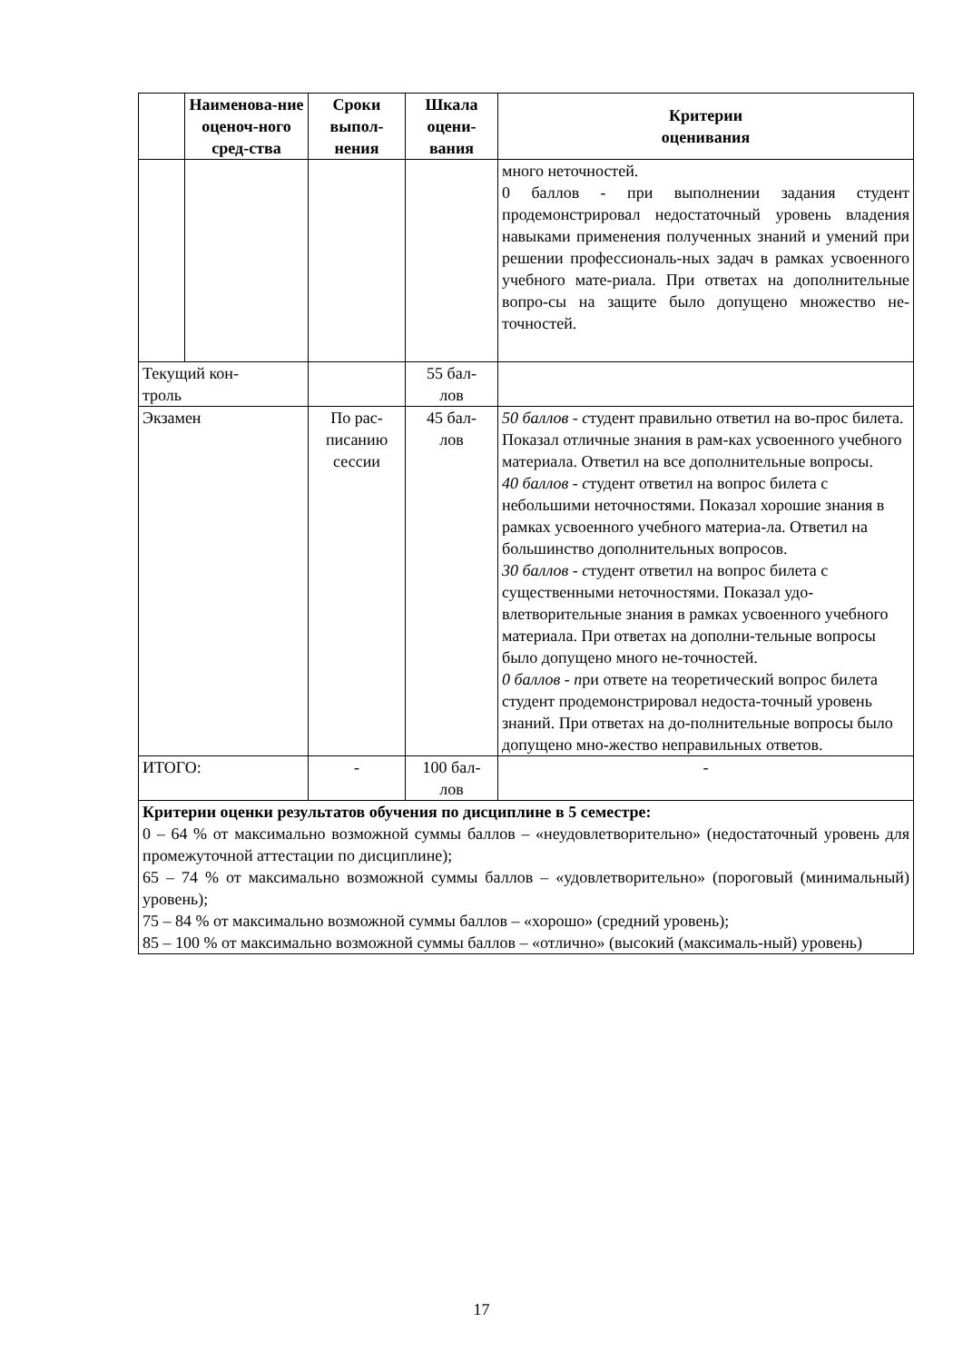| | Наименова-ние оценоч-ного сред-ства | Сроки выпол-нения | Шкала оцени-вания | Критерии оценивания |
| --- | --- | --- | --- | --- |
| | | | | много неточностей. 0 баллов - при выполнении задания студент продемонстрировал недостаточный уровень владения навыками применения полученных знаний и умений при решении профессиональ-ных задач в рамках усвоенного учебного мате-риала. При ответах на дополнительные вопро-сы на защите было допущено множество не-точностей. |
| Текущий кон- троль | | | 55 бал- лов | |
| Экзамен | | По рас- писанию сессии | 45 бал- лов | 50 баллов - с тудент правильно ответил на во-прос билета. Показал отличные знания в рам-ках усвоенного учебного материала. Ответил на все дополнительные вопросы. 40 баллов - с тудент ответил на вопрос билета с небольшими неточностями. Показал хорошие знания в рамках усвоенного учебного материа-ла. Ответил на большинство дополнительных вопросов. 30 баллов - с тудент ответил на вопрос билета с существенными неточностями. Показал удо-влетворительные знания в рамках усвоенного учебного материала. При ответах на дополни-тельные вопросы было допущено много не-точностей. 0 баллов - п ри ответе на теоретический вопрос билета студент продемонстрировал недоста-точный уровень знаний. При ответах на до-полнительные вопросы было допущено мно-жество неправильных ответов. |
| ИТОГО: | | - | 100 бал- лов | - |
| Критерии оценки результатов обучения по дисциплине в 5 семестре: 0 – 64 % от максимально возможной суммы баллов – «неудовлетворительно» (недостаточный уровень для промежуточной аттестации по дисциплине); 65 – 74 % от максимально возможной суммы баллов – «удовлетворительно» (пороговый (минимальный) уровень); 75 – 84 % от максимально возможной суммы баллов – «хорошо» (средний уровень); 85 – 100 % от максимально возможной суммы баллов – «отлично» (высокий (максималь-ный) уровень) | | | | |
17